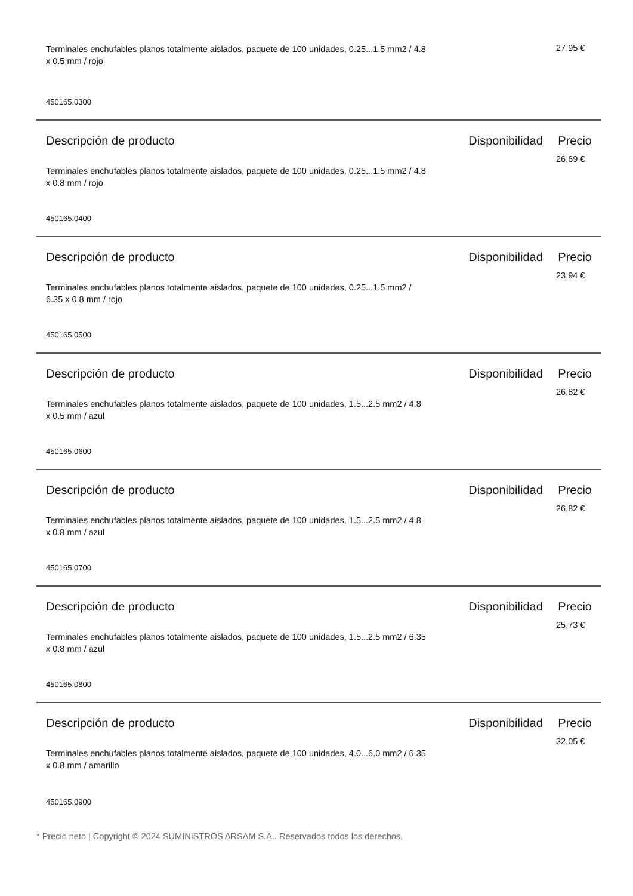Terminales enchufables planos totalmente aislados, paquete de 100 unidades, 0.25...1.5 mm2 / 4.8 x 0.5 mm / rojo
27,95 €
450165.0300
Descripción de producto Disponibilidad
Precio
Terminales enchufables planos totalmente aislados, paquete de 100 unidades, 0.25...1.5 mm2 / 4.8 x 0.8 mm / rojo
26,69 €
450165.0400
Descripción de producto Disponibilidad
Precio
Terminales enchufables planos totalmente aislados, paquete de 100 unidades, 0.25...1.5 mm2 / 6.35 x 0.8 mm / rojo
23,94 €
450165.0500
Descripción de producto Disponibilidad
Precio
Terminales enchufables planos totalmente aislados, paquete de 100 unidades, 1.5...2.5 mm2 / 4.8 x 0.5 mm / azul
26,82 €
450165.0600
Descripción de producto Disponibilidad
Precio
Terminales enchufables planos totalmente aislados, paquete de 100 unidades, 1.5...2.5 mm2 / 4.8 x 0.8 mm / azul
26,82 €
450165.0700
Descripción de producto Disponibilidad
Precio
Terminales enchufables planos totalmente aislados, paquete de 100 unidades, 1.5...2.5 mm2 / 6.35 x 0.8 mm / azul
25,73 €
450165.0800
Descripción de producto Disponibilidad
Precio
Terminales enchufables planos totalmente aislados, paquete de 100 unidades, 4.0...6.0 mm2 / 6.35 x 0.8 mm / amarillo
32,05 €
450165.0900
* Precio neto | Copyright © 2024 SUMINISTROS ARSAM S.A.. Reservados todos los derechos.